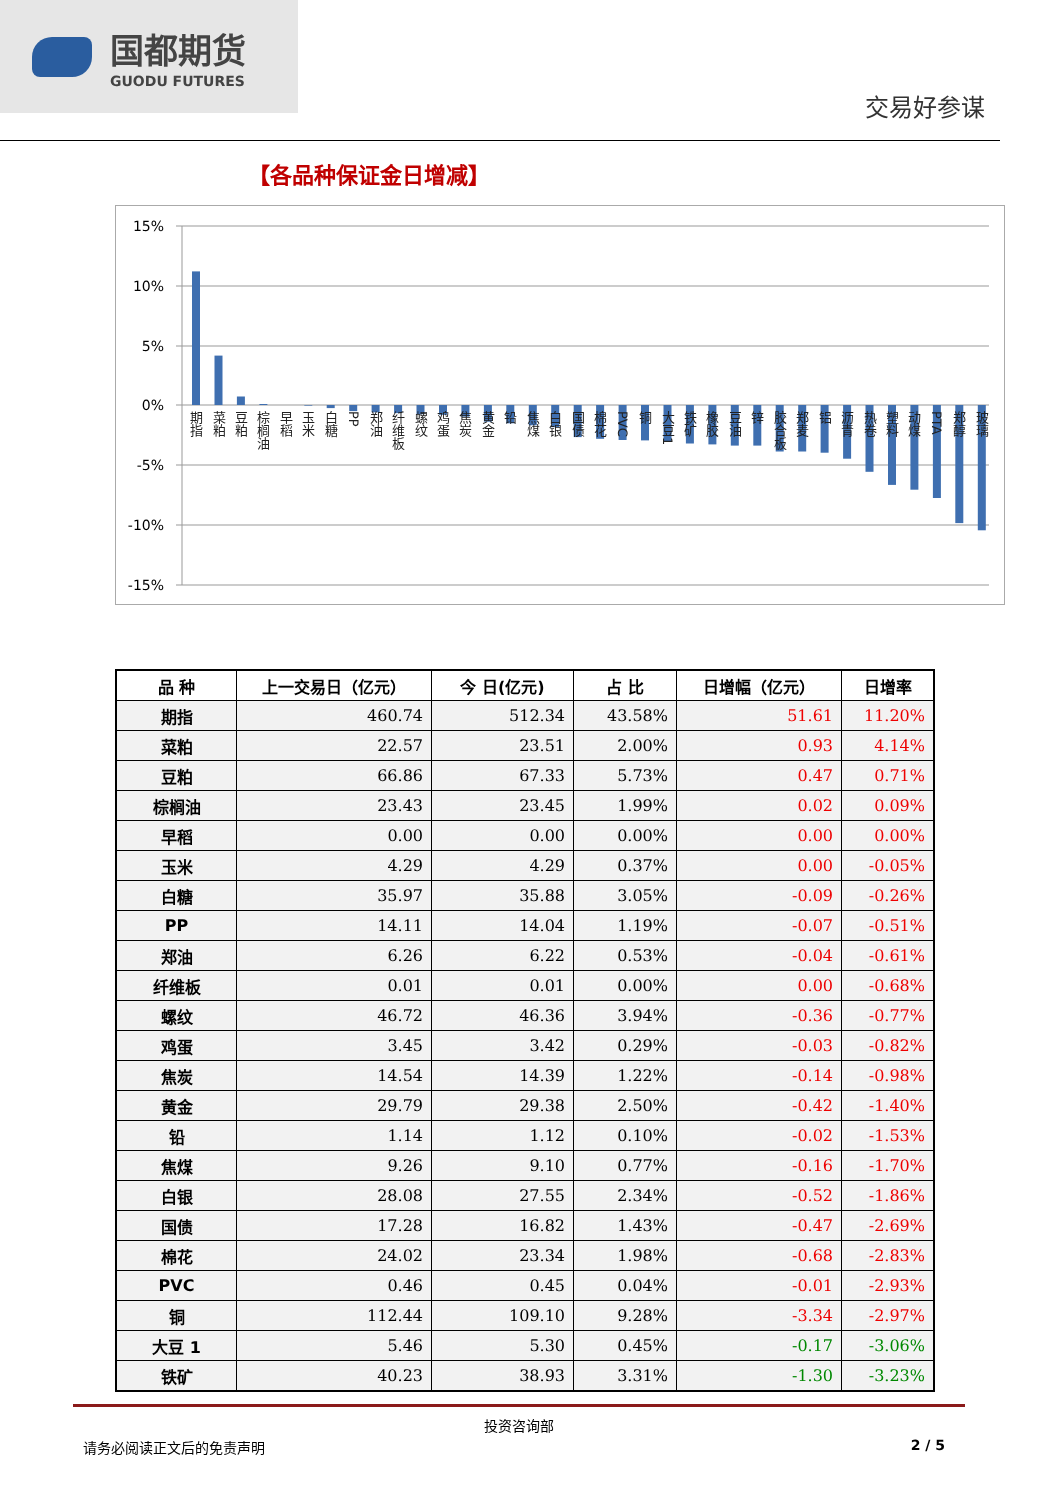国都期货
GUODU FUTURES
交易好参谋
【各品种保证金日增减】
15%
10%
5%
0%
-5%
-10%
-15%
期指
菜粕
豆粕
棕榈油
早稻
玉米
白糖
PP
郑油
纤维板
螺纹
鸡蛋
焦炭
黄金
铅
焦煤
白银
国债
棉花
PVC
铜
大豆1
铁矿
橡胶
豆油
锌
胶合板
郑麦
铝
沥青
热卷
塑料
动煤
PTA
郑醇
玻璃
| 品 种 | 上一交易日（亿元） | 今 日(亿元) | 占 比 | 日增幅（亿元） | 日增率 |
| --- | --- | --- | --- | --- | --- |
| 期指 | 460.74 | 512.34 | 43.58% | 51.61 | 11.20% |
| 菜粕 | 22.57 | 23.51 | 2.00% | 0.93 | 4.14% |
| 豆粕 | 66.86 | 67.33 | 5.73% | 0.47 | 0.71% |
| 棕榈油 | 23.43 | 23.45 | 1.99% | 0.02 | 0.09% |
| 早稻 | 0.00 | 0.00 | 0.00% | 0.00 | 0.00% |
| 玉米 | 4.29 | 4.29 | 0.37% | 0.00 | -0.05% |
| 白糖 | 35.97 | 35.88 | 3.05% | -0.09 | -0.26% |
| PP | 14.11 | 14.04 | 1.19% | -0.07 | -0.51% |
| 郑油 | 6.26 | 6.22 | 0.53% | -0.04 | -0.61% |
| 纤维板 | 0.01 | 0.01 | 0.00% | 0.00 | -0.68% |
| 螺纹 | 46.72 | 46.36 | 3.94% | -0.36 | -0.77% |
| 鸡蛋 | 3.45 | 3.42 | 0.29% | -0.03 | -0.82% |
| 焦炭 | 14.54 | 14.39 | 1.22% | -0.14 | -0.98% |
| 黄金 | 29.79 | 29.38 | 2.50% | -0.42 | -1.40% |
| 铅 | 1.14 | 1.12 | 0.10% | -0.02 | -1.53% |
| 焦煤 | 9.26 | 9.10 | 0.77% | -0.16 | -1.70% |
| 白银 | 28.08 | 27.55 | 2.34% | -0.52 | -1.86% |
| 国债 | 17.28 | 16.82 | 1.43% | -0.47 | -2.69% |
| 棉花 | 24.02 | 23.34 | 1.98% | -0.68 | -2.83% |
| PVC | 0.46 | 0.45 | 0.04% | -0.01 | -2.93% |
| 铜 | 112.44 | 109.10 | 9.28% | -3.34 | -2.97% |
| 大豆 1 | 5.46 | 5.30 | 0.45% | -0.17 | -3.06% |
| 铁矿 | 40.23 | 38.93 | 3.31% | -1.30 | -3.23% |
投资咨询部
请务必阅读正文后的免责声明 2 / 5